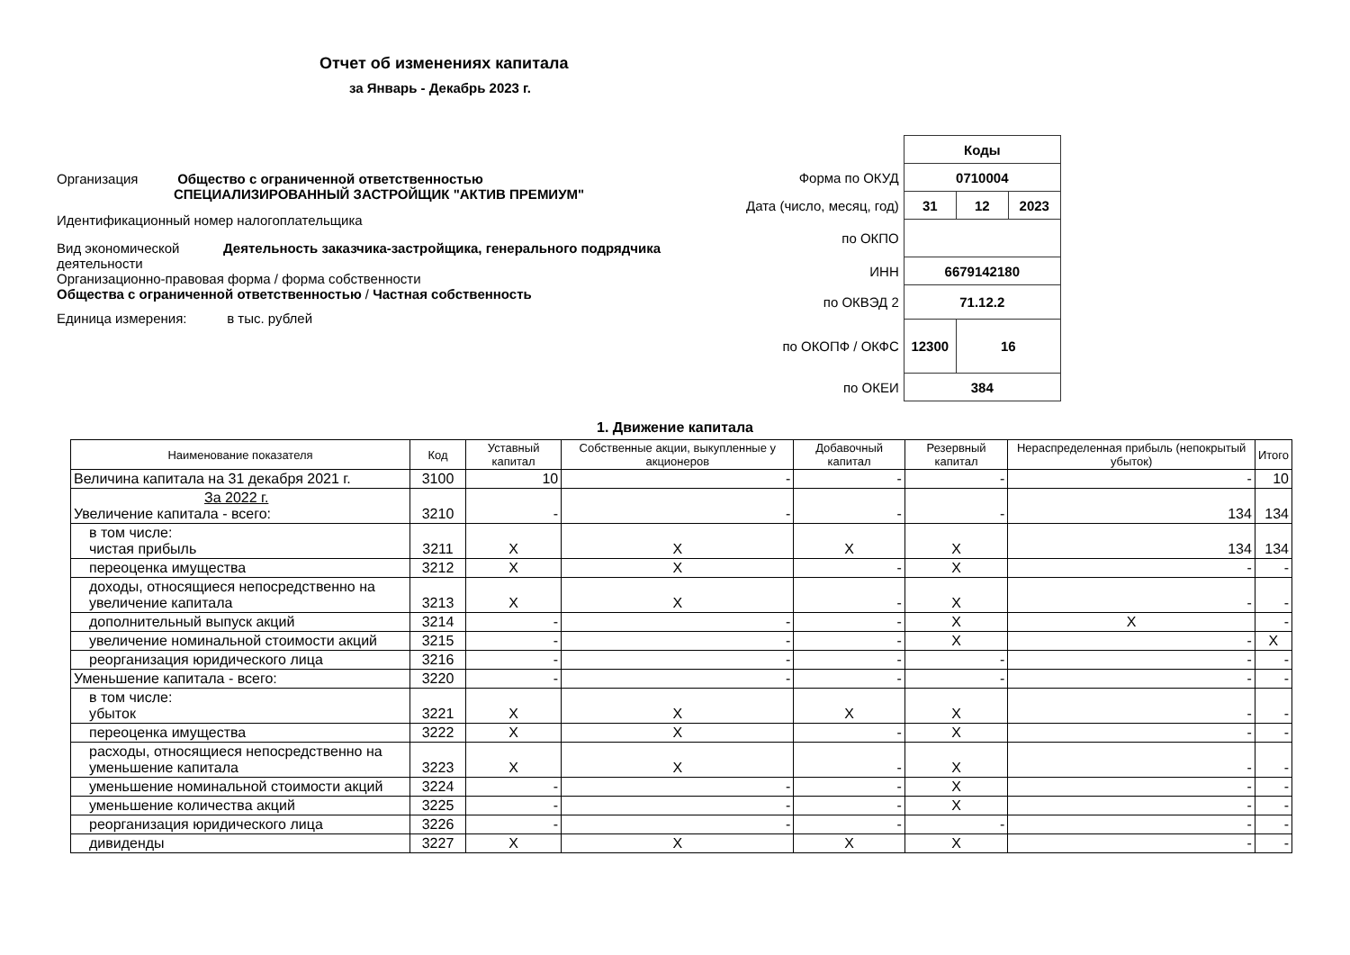Отчет об изменениях капитала
за Январь - Декабрь 2023 г.
Организация Общество с ограниченной ответственностью
СПЕЦИАЛИЗИРОВАННЫЙ ЗАСТРОЙЩИК "АКТИВ ПРЕМИУМ"
Идентификационный номер налогоплательщика
Вид экономической деятельности Деятельность заказчика-застройщика, генерального подрядчика
Организационно-правовая форма / форма собственности
Общества с ограниченной ответственностью / Частная собственность
Единица измерения: в тыс. рублей
| | Коды | | |
| Форма по ОКУД | 0710004 | | |
| Дата (число, месяц, год) | 31 | 12 | 2023 |
| по ОКПО | | | |
| ИНН | 6679142180 | | |
| по ОКВЭД 2 | 71.12.2 | | |
| по ОКОПФ / ОКФС | 12300 | 16 | |
| по ОКЕИ | 384 | | |
1. Движение капитала
| Наименование показателя | Код | Уставный капитал | Собственные акции, выкупленные у акционеров | Добавочный капитал | Резервный капитал | Нераспределенная прибыль (непокрытый убыток) | Итого |
| --- | --- | --- | --- | --- | --- | --- | --- |
| Величина капитала на 31 декабря 2021 г. | 3100 | 10 | - | - | - | - | 10 |
| За 2022 г. Увеличение капитала - всего: | 3210 | - | - | - | - | 134 | 134 |
| в том числе: чистая прибыль | 3211 | X | X | X | X | 134 | 134 |
| переоценка имущества | 3212 | X | X | - | X | - | - |
| доходы, относящиеся непосредственно на увеличение капитала | 3213 | X | X | - | X | - | - |
| дополнительный выпуск акций | 3214 | - | - | - | X | X | - |
| увеличение номинальной стоимости акций | 3215 | - | - | - | X | - | X |
| реорганизация юридического лица | 3216 | - | - | - | - | - | - |
| Уменьшение капитала - всего: | 3220 | - | - | - | - | - | - |
| в том числе: убыток | 3221 | X | X | X | X | - | - |
| переоценка имущества | 3222 | X | X | - | X | - | - |
| расходы, относящиеся непосредственно на уменьшение капитала | 3223 | X | X | - | X | - | - |
| уменьшение номинальной стоимости акций | 3224 | - | - | - | X | - | - |
| уменьшение количества акций | 3225 | - | - | - | X | - | - |
| реорганизация юридического лица | 3226 | - | - | - | - | - | - |
| дивиденды | 3227 | X | X | X | X | - | - |